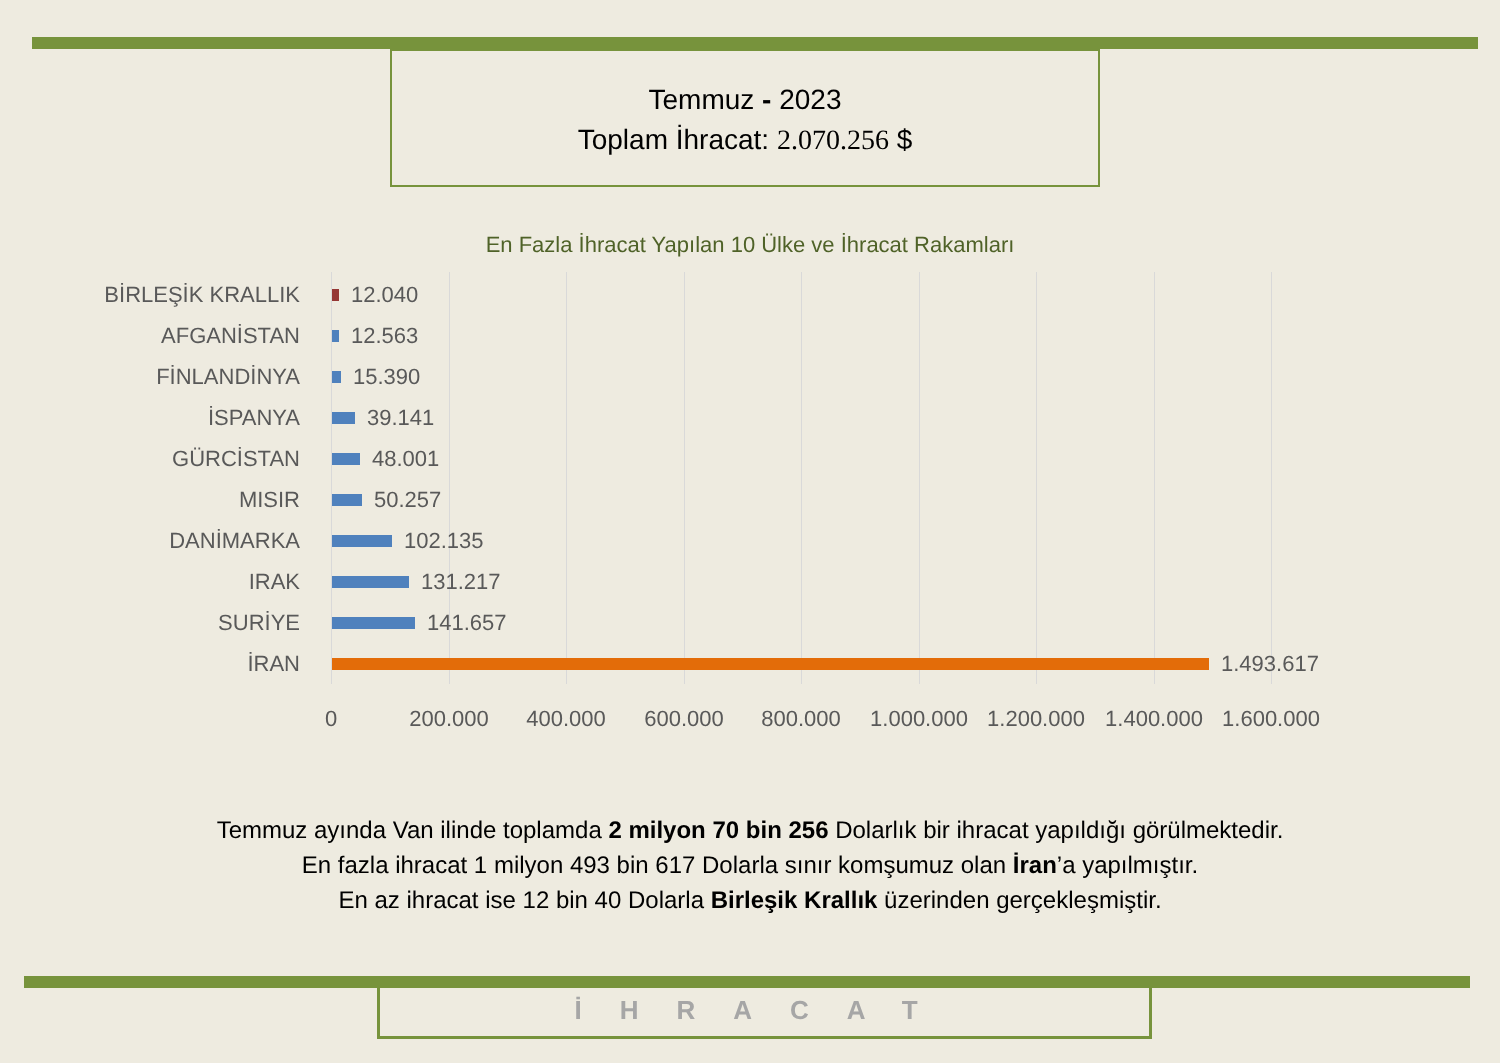Temmuz - 2023
Toplam İhracat: 2.070.256 $
En Fazla İhracat Yapılan 10 Ülke ve İhracat Rakamları
BİRLEŞİK KRALLIK 12.040
AFGANİSTAN 12.563
FİNLANDİNYA 15.390
İSPANYA 39.141
GÜRCİSTAN 48.001
MISIR 50.257
DANİMARKA 102.135
IRAK 131.217
SURİYE 141.657
İRAN 1.493.617
0 200.000 400.000 600.000 800.000 1.000.000 1.200.000 1.400.000 1.600.000
Temmuz ayında Van ilinde toplamda 2 milyon 70 bin 256 Dolarlık bir ihracat yapıldığı görülmektedir.
En fazla ihracat 1 milyon 493 bin 617 Dolarla sınır komşumuz olan İran’a yapılmıştır.
En az ihracat ise 12 bin 40 Dolarla Birleşik Krallık üzerinden gerçekleşmiştir.
İHRACAT